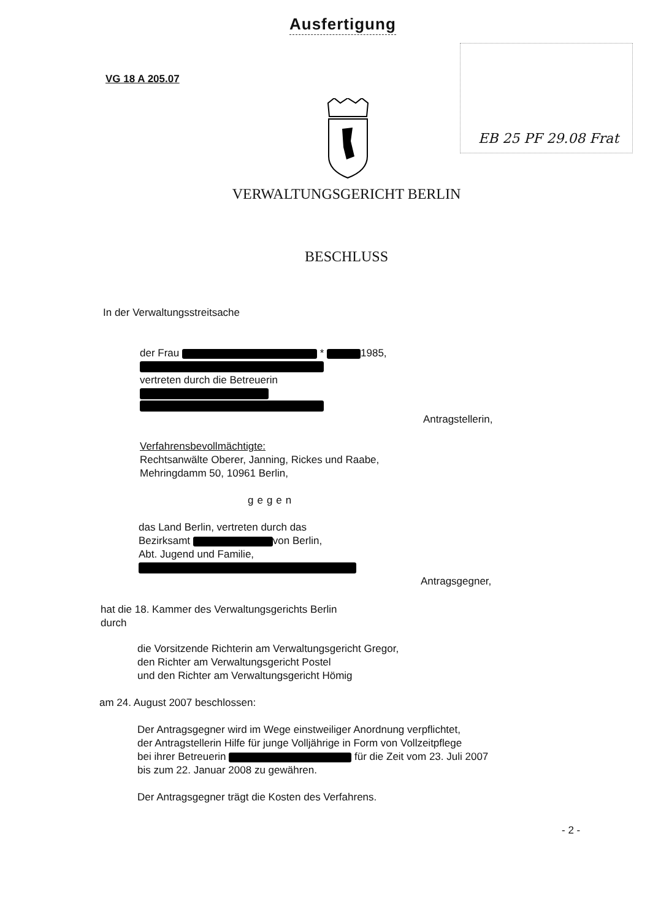Ausfertigung
VG 18 A 205.07
EB 25 PF 29.08 Frat
VERWALTUNGSGERICHT BERLIN
BESCHLUSS
In der Verwaltungsstreitsache
der Frau * 1985,
vertreten durch die Betreuerin
Antragstellerin,
Verfahrensbevollmächtigte:
Rechtsanwälte Oberer, Janning, Rickes und Raabe,
Mehringdamm 50, 10961 Berlin,
gegen
das Land Berlin, vertreten durch das
Bezirksamt von Berlin,
Abt. Jugend und Familie,
Antragsgegner,
hat die 18. Kammer des Verwaltungsgerichts Berlin
durch
die Vorsitzende Richterin am Verwaltungsgericht Gregor,
den Richter am Verwaltungsgericht Postel
und den Richter am Verwaltungsgericht Hömig
am 24. August 2007 beschlossen:
Der Antragsgegner wird im Wege einstweiliger Anordnung verpflichtet,
der Antragstellerin Hilfe für junge Volljährige in Form von Vollzeitpflege
bei ihrer Betreuerin für die Zeit vom 23. Juli 2007
bis zum 22. Januar 2008 zu gewähren.
Der Antragsgegner trägt die Kosten des Verfahrens.
- 2 -